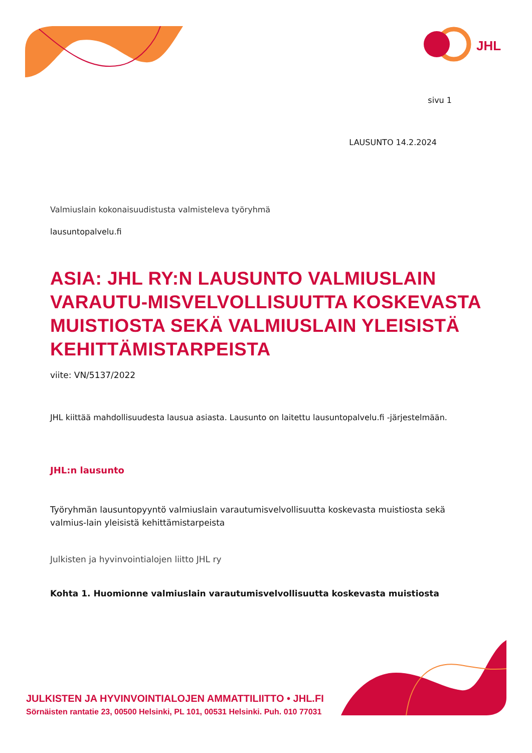JHL
sivu 1
LAUSUNTO 14.2.2024
Valmiuslain kokonaisuudistusta valmisteleva työryhmä
lausuntopalvelu.fi
ASIA: JHL RY:N LAUSUNTO VALMIUSLAIN VARAUTU-MISVELVOLLISUUTTA KOSKEVASTA MUISTIOSTA SEKÄ VALMIUSLAIN YLEISISTÄ KEHITTÄMISTARPEISTA
viite: VN/5137/2022
JHL kiittää mahdollisuudesta lausua asiasta. Lausunto on laitettu lausuntopalvelu.fi -järjestelmään.
JHL:n lausunto
Työryhmän lausuntopyyntö valmiuslain varautumisvelvollisuutta koskevasta muistiosta sekä valmius-lain yleisistä kehittämistarpeista
Julkisten ja hyvinvointialojen liitto JHL ry
Kohta 1. Huomionne valmiuslain varautumisvelvollisuutta koskevasta muistiosta
JULKISTEN JA HYVINVOINTIALOJEN AMMATTILIITTO • JHL.FI
Sörnäisten rantatie 23, 00500 Helsinki, PL 101, 00531 Helsinki. Puh. 010 77031